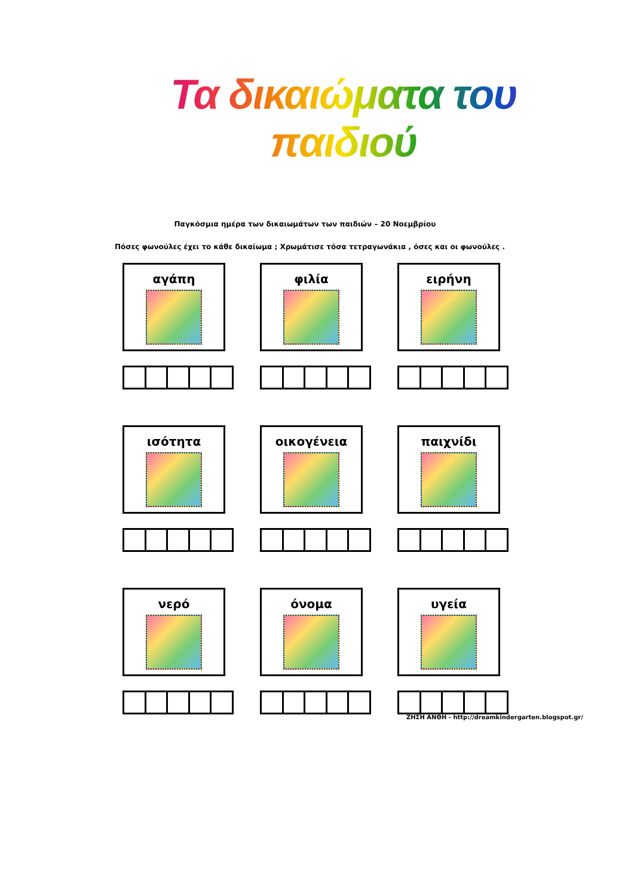Τα δικαιώματα του παιδιού
Παγκόσμια ημέρα των δικαιωμάτων των παιδιών – 20 Νοεμβρίου
Πόσες φωνούλες έχει το κάθε δικαίωμα ; Χρωμάτισε τόσα τετραγωνάκια , όσες και οι φωνούλες .
αγάπη
φιλία
ειρήνη
ισότητα
οικογένεια
παιχνίδι
νερό
όνομα
υγεία
ΖΗΣΗ ΑΝΘΗ - http://dreamkindergarten.blogspot.gr/